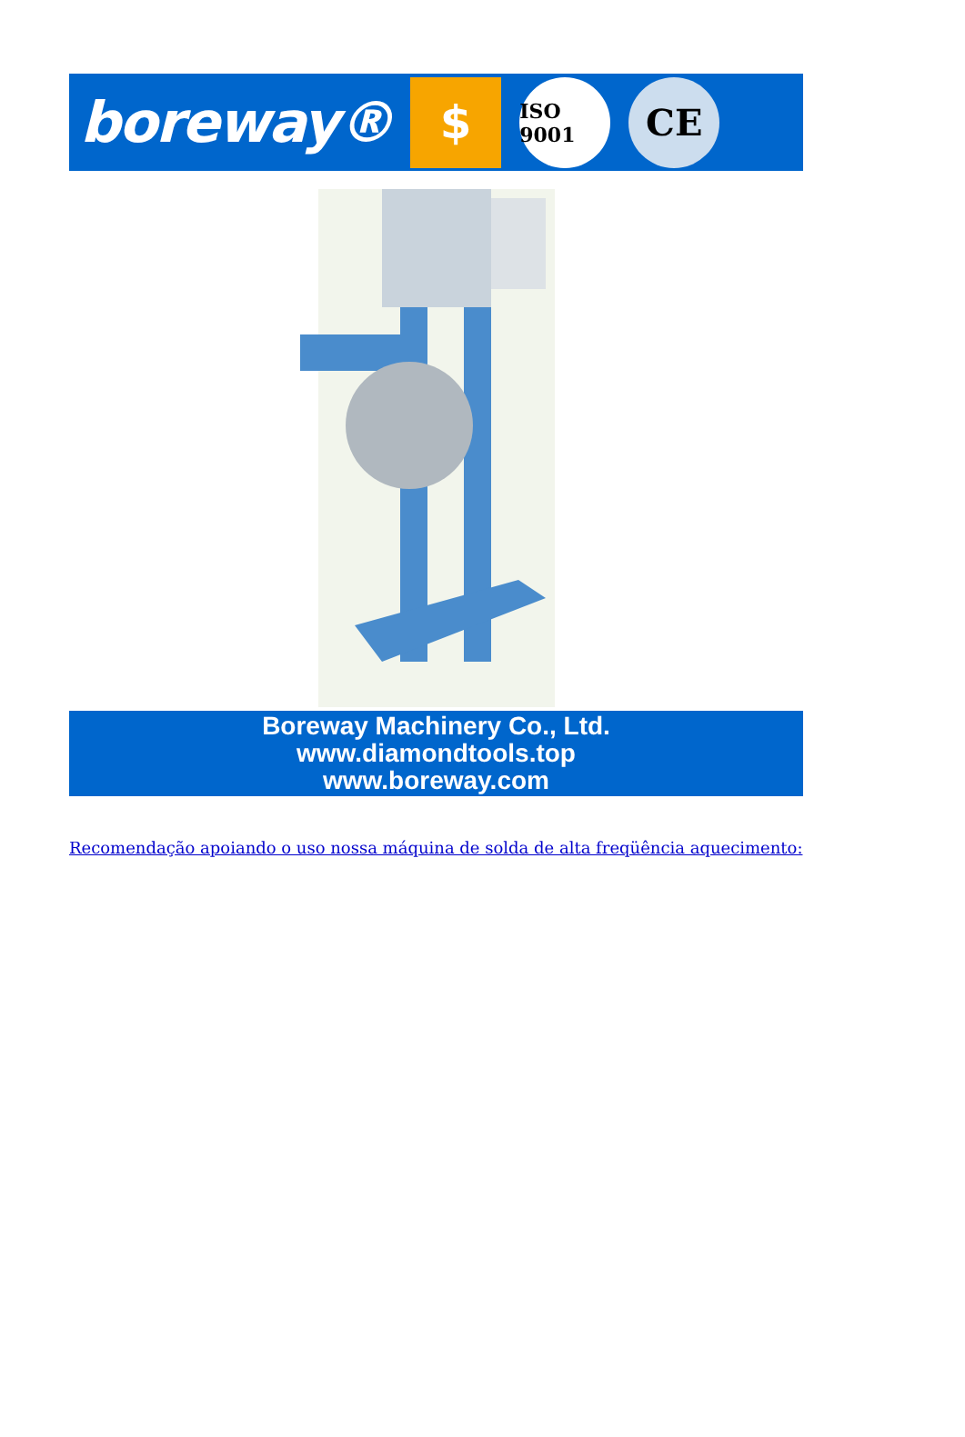boreway®
$
ISO 9001
CE
Boreway Machinery Co., Ltd.
www.diamondtools.top
www.boreway.com
Recomendação apoiando o uso nossa máquina de solda de alta freqüência aquecimento: